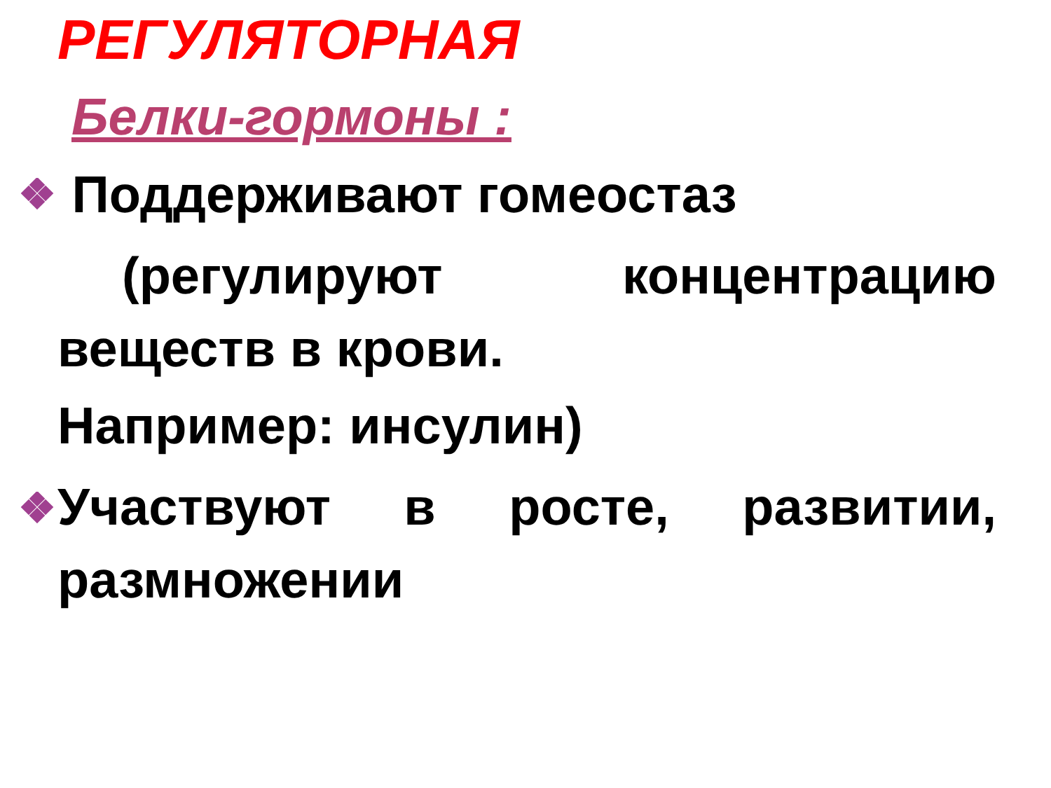РЕГУЛЯТОРНАЯ
Белки-гормоны :
Поддерживают гомеостаз
(регулируют концентрацию
веществ в крови.
Например: инсулин)
Участвуют в росте, развитии,
размножении